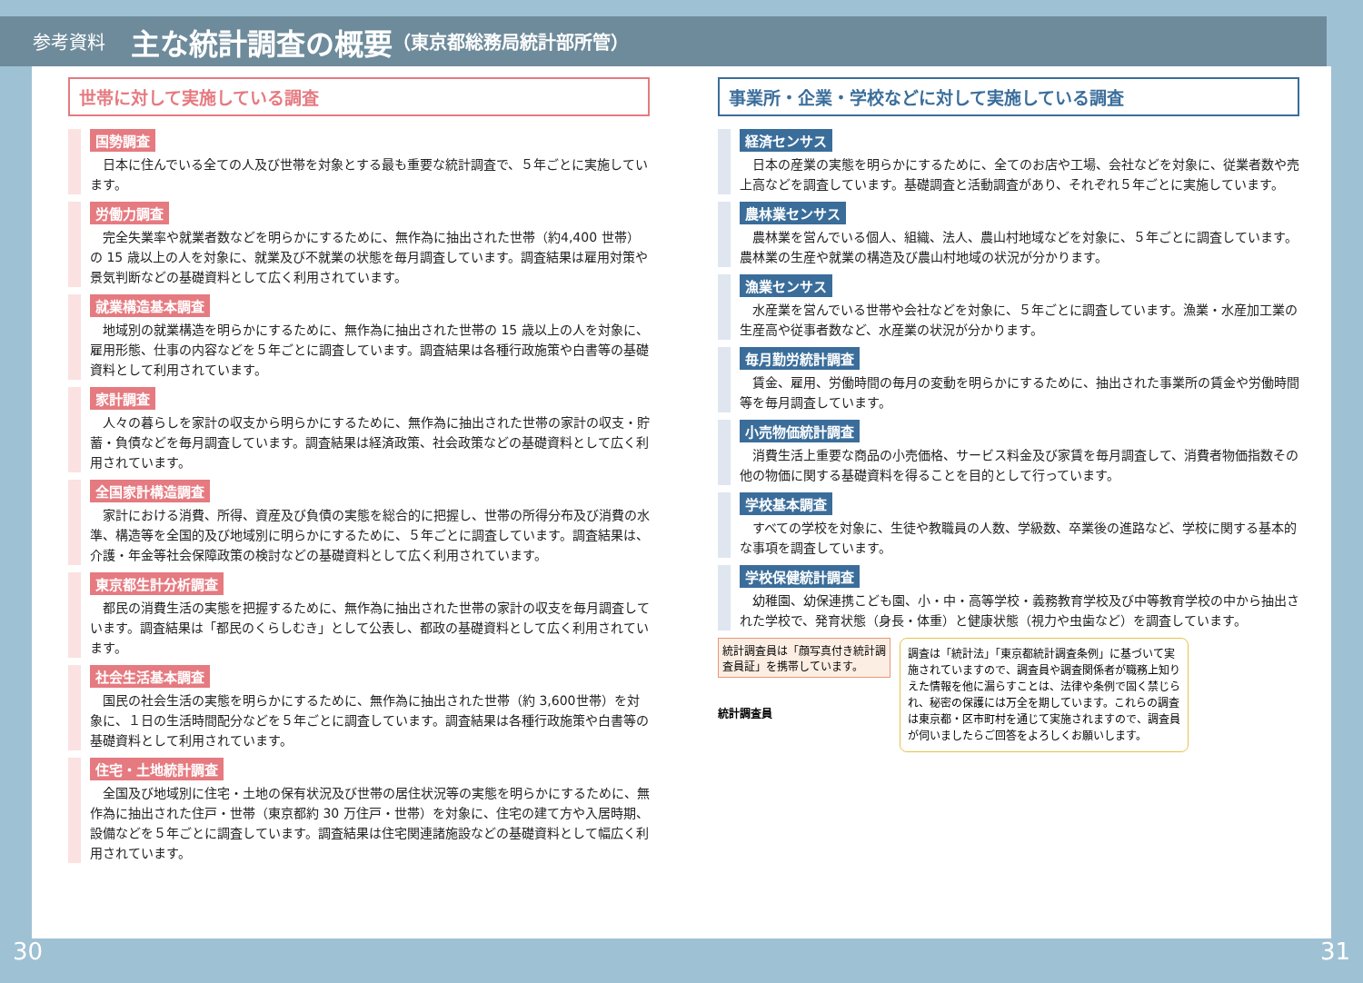参考資料 主な統計調査の概要 （東京都総務局統計部所管）
世帯に対して実施している調査
国勢調査
日本に住んでいる全ての人及び世帯を対象とする最も重要な統計調査で、５年ごとに実施しています。
労働力調査
完全失業率や就業者数などを明らかにするために、無作為に抽出された世帯（約4,400 世帯）の 15 歳以上の人を対象に、就業及び不就業の状態を毎月調査しています。調査結果は雇用対策や景気判断などの基礎資料として広く利用されています。
就業構造基本調査
地域別の就業構造を明らかにするために、無作為に抽出された世帯の 15 歳以上の人を対象に、雇用形態、仕事の内容などを５年ごとに調査しています。調査結果は各種行政施策や白書等の基礎資料として利用されています。
家計調査
人々の暮らしを家計の収支から明らかにするために、無作為に抽出された世帯の家計の収支・貯蓄・負債などを毎月調査しています。調査結果は経済政策、社会政策などの基礎資料として広く利用されています。
全国家計構造調査
家計における消費、所得、資産及び負債の実態を総合的に把握し、世帯の所得分布及び消費の水準、構造等を全国的及び地域別に明らかにするために、５年ごとに調査しています。調査結果は、介護・年金等社会保障政策の検討などの基礎資料として広く利用されています。
東京都生計分析調査
都民の消費生活の実態を把握するために、無作為に抽出された世帯の家計の収支を毎月調査しています。調査結果は「都民のくらしむき」として公表し、都政の基礎資料として広く利用されています。
社会生活基本調査
国民の社会生活の実態を明らかにするために、無作為に抽出された世帯（約 3,600世帯）を対象に、１日の生活時間配分などを５年ごとに調査しています。調査結果は各種行政施策や白書等の基礎資料として利用されています。
住宅・土地統計調査
全国及び地域別に住宅・土地の保有状況及び世帯の居住状況等の実態を明らかにするために、無作為に抽出された住戸・世帯（東京都約 30 万住戸・世帯）を対象に、住宅の建て方や入居時期、設備などを５年ごとに調査しています。調査結果は住宅関連諸施設などの基礎資料として幅広く利用されています。
事業所・企業・学校などに対して実施している調査
経済センサス
日本の産業の実態を明らかにするために、全てのお店や工場、会社などを対象に、従業者数や売上高などを調査しています。基礎調査と活動調査があり、それぞれ５年ごとに実施しています。
農林業センサス
農林業を営んでいる個人、組織、法人、農山村地域などを対象に、５年ごとに調査しています。農林業の生産や就業の構造及び農山村地域の状況が分かります。
漁業センサス
水産業を営んでいる世帯や会社などを対象に、５年ごとに調査しています。漁業・水産加工業の生産高や従事者数など、水産業の状況が分かります。
毎月勤労統計調査
賃金、雇用、労働時間の毎月の変動を明らかにするために、抽出された事業所の賃金や労働時間等を毎月調査しています。
小売物価統計調査
消費生活上重要な商品の小売価格、サービス料金及び家賃を毎月調査して、消費者物価指数その他の物価に関する基礎資料を得ることを目的として行っています。
学校基本調査
すべての学校を対象に、生徒や教職員の人数、学級数、卒業後の進路など、学校に関する基本的な事項を調査しています。
学校保健統計調査
幼稚園、幼保連携こども園、小・中・高等学校・義務教育学校及び中等教育学校の中から抽出された学校で、発育状態（身長・体重）と健康状態（視力や虫歯など）を調査しています。
統計調査員は「顔写真付き統計調査員証」を携帯しています。
統計調査員
調査は「統計法」「東京都統計調査条例」に基づいて実施されていますので、調査員や調査関係者が職務上知りえた情報を他に漏らすことは、法律や条例で固く禁じられ、秘密の保護には万全を期しています。これらの調査は東京都・区市町村を通じて実施されますので、調査員が伺いましたらご回答をよろしくお願いします。
30 31